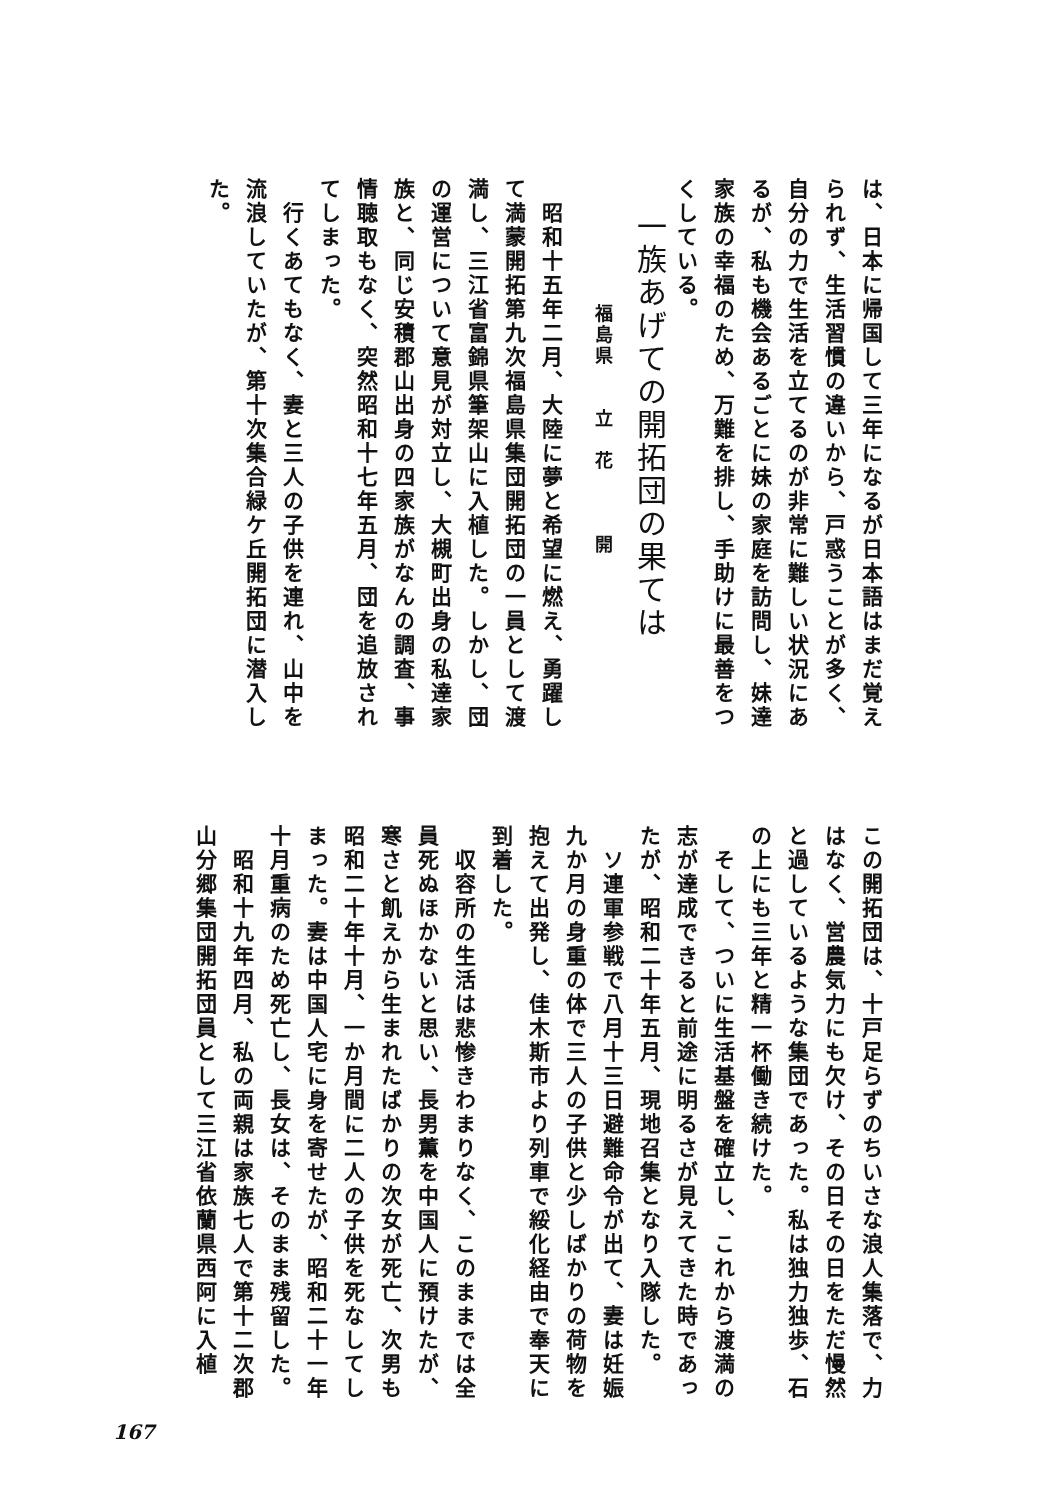は、日本に帰国して三年になるが日本語はまだ覚えられず、生活習慣の違いから、戸惑うことが多く、自分の力で生活を立てるのが非常に難しい状況にあるが、私も機会あるごとに妹の家庭を訪問し、妹達家族の幸福のため、万難を排し、手助けに最善をつくしている。
　一族あげての開拓団の果ては
　　　　　　福島県　　立　花　　　開
　昭和十五年二月、大陸に夢と希望に燃え、勇躍して満蒙開拓第九次福島県集団開拓団の一員として渡満し、三江省富錦県筆架山に入植した。しかし、団の運営について意見が対立し、大槻町出身の私達家族と、同じ安積郡山出身の四家族がなんの調査、事情聴取もなく、突然昭和十七年五月、団を追放されてしまった。
　行くあてもなく、妻と三人の子供を連れ、山中を流浪していたが、第十次集合緑ケ丘開拓団に潜入した。
この開拓団は、十戸足らずのちいさな浪人集落で、力はなく、営農気力にも欠け、その日その日をただ慢然と過しているような集団であった。私は独力独歩、石の上にも三年と精一杯働き続けた。
　そして、ついに生活基盤を確立し、これから渡満の志が達成できると前途に明るさが見えてきた時であったが、昭和二十年五月、現地召集となり入隊した。
　ソ連軍参戦で八月十三日避難命令が出て、妻は妊娠九か月の身重の体で三人の子供と少しばかりの荷物を抱えて出発し、佳木斯市より列車で綏化経由で奉天に到着した。
　収容所の生活は悲惨きわまりなく、このままでは全員死ぬほかないと思い、長男薫を中国人に預けたが、寒さと飢えから生まれたばかりの次女が死亡、次男も昭和二十年十月、一か月間に二人の子供を死なしてしまった。妻は中国人宅に身を寄せたが、昭和二十一年十月重病のため死亡し、長女は、そのまま残留した。
　昭和十九年四月、私の両親は家族七人で第十二次郡山分郷集団開拓団員として三江省依蘭県西阿に入植
167